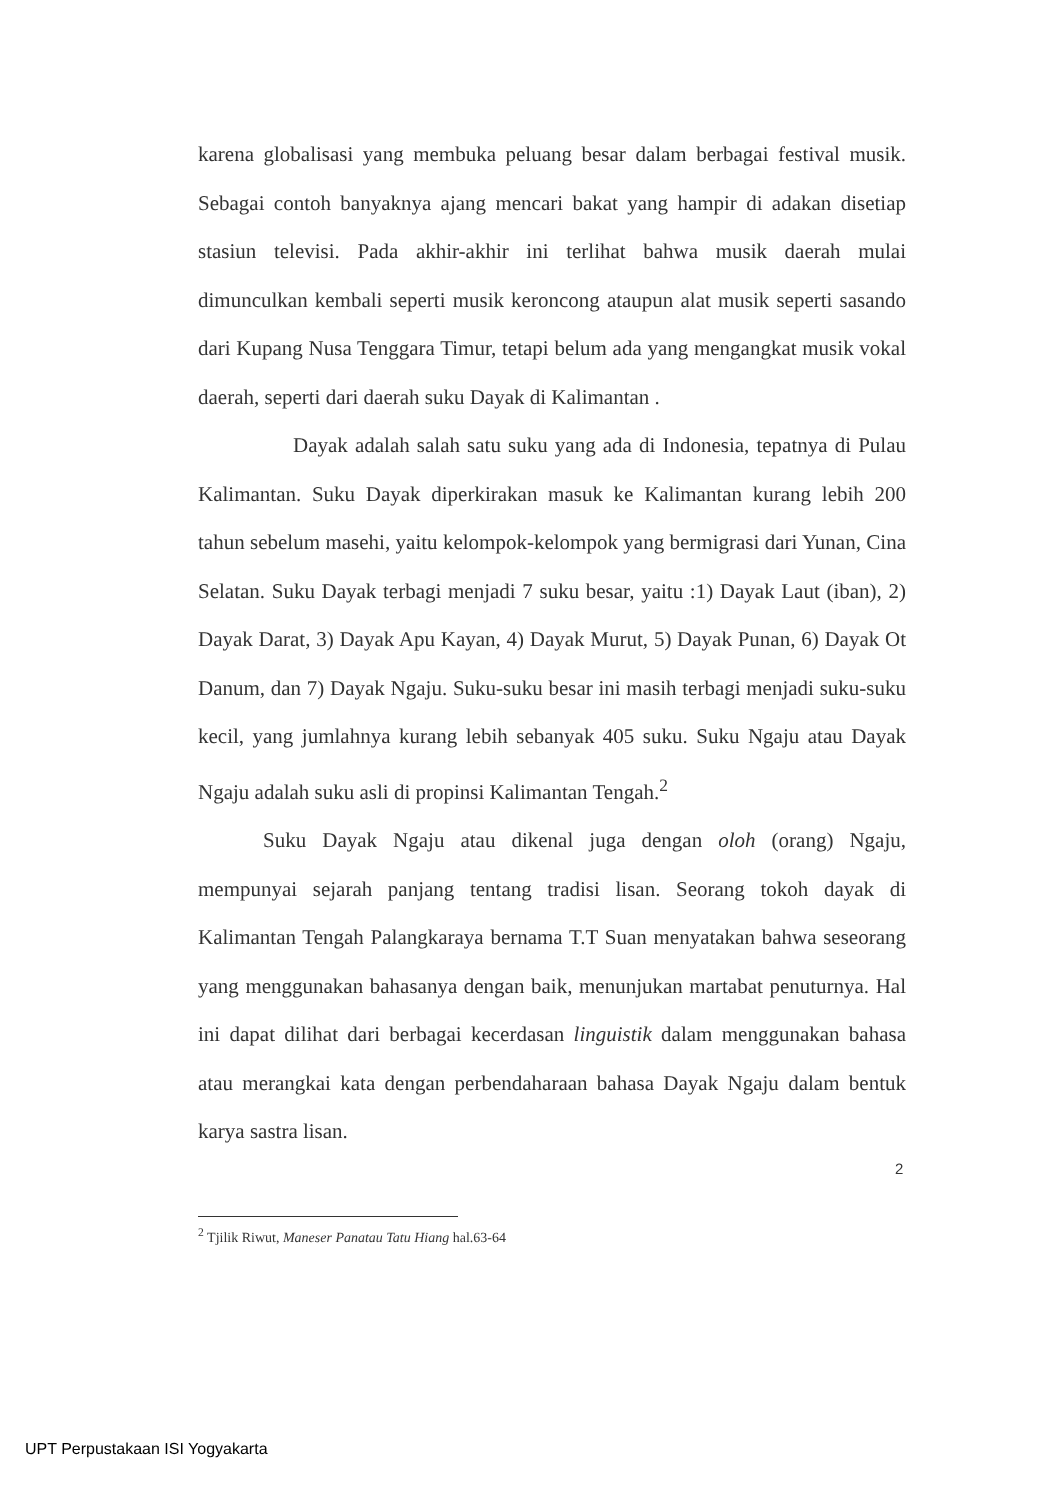karena globalisasi yang membuka peluang besar dalam berbagai festival musik. Sebagai contoh banyaknya ajang mencari bakat yang hampir di adakan disetiap stasiun televisi. Pada akhir-akhir ini terlihat bahwa musik daerah mulai dimunculkan kembali seperti musik keroncong ataupun alat musik seperti sasando dari Kupang Nusa Tenggara Timur, tetapi belum ada yang mengangkat musik vokal daerah, seperti dari daerah suku Dayak di Kalimantan .
Dayak adalah salah satu suku yang ada di Indonesia, tepatnya di Pulau Kalimantan. Suku Dayak diperkirakan masuk ke Kalimantan kurang lebih 200 tahun sebelum masehi, yaitu kelompok-kelompok yang bermigrasi dari Yunan, Cina Selatan. Suku Dayak terbagi menjadi 7 suku besar, yaitu :1) Dayak Laut (iban), 2) Dayak Darat, 3) Dayak Apu Kayan, 4) Dayak Murut, 5) Dayak Punan, 6) Dayak Ot Danum, dan 7) Dayak Ngaju. Suku-suku besar ini masih terbagi menjadi suku-suku kecil, yang jumlahnya kurang lebih sebanyak 405 suku. Suku Ngaju atau Dayak Ngaju adalah suku asli di propinsi Kalimantan Tengah.<sup>2</sup>
Suku Dayak Ngaju atau dikenal juga dengan oloh (orang) Ngaju, mempunyai sejarah panjang tentang tradisi lisan. Seorang tokoh dayak di Kalimantan Tengah Palangkaraya bernama T.T Suan menyatakan bahwa seseorang yang menggunakan bahasanya dengan baik, menunjukan martabat penuturnya. Hal ini dapat dilihat dari berbagai kecerdasan linguistik dalam menggunakan bahasa atau merangkai kata dengan perbendaharaan bahasa Dayak Ngaju dalam bentuk karya sastra lisan.
<sup>2</sup> Tjilik Riwut, Maneser Panatau Tatu Hiang hal.63-64
2
UPT Perpustakaan ISI Yogyakarta